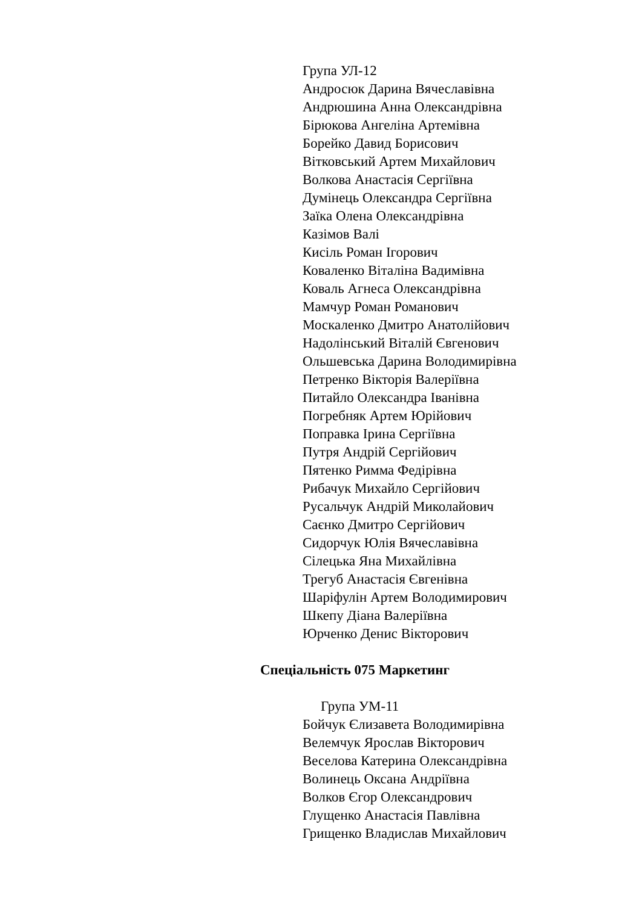Група УЛ-12
Андросюк Дарина Вячеславівна
Андрюшина Анна Олександрівна
Бірюкова Ангеліна Артемівна
Борейко Давид Борисович
Вітковський Артем Михайлович
Волкова Анастасія Сергіївна
Думінець Олександра Сергіївна
Заїка Олена Олександрівна
Казімов Валі
Кисіль Роман Ігорович
Коваленко Віталіна Вадимівна
Коваль Агнеса Олександрівна
Мамчур Роман Романович
Москаленко Дмитро Анатолійович
Надолінський Віталій Євгенович
Ольшевська Дарина Володимирівна
Петренко Вікторія Валеріївна
Питайло Олександра Іванівна
Погребняк Артем Юрійович
Поправка Ірина Сергіївна
Путря Андрій Сергійович
Пятенко Римма Федірівна
Рибачук Михайло Сергійович
Русальчук Андрій Миколайович
Саєнко Дмитро Сергійович
Сидорчук Юлія Вячеславівна
Сілецька Яна Михайлівна
Трегуб Анастасія Євгенівна
Шаріфулін Артем Володимирович
Шкепу Діана Валеріївна
Юрченко Денис Вікторович
Спеціальність 075 Маркетинг
Група УМ-11
Бойчук Єлизавета Володимирівна
Велемчук Ярослав Вікторович
Веселова Катерина Олександрівна
Волинець Оксана Андріївна
Волков Єгор Олександрович
Глущенко Анастасія Павлівна
Грищенко Владислав Михайлович